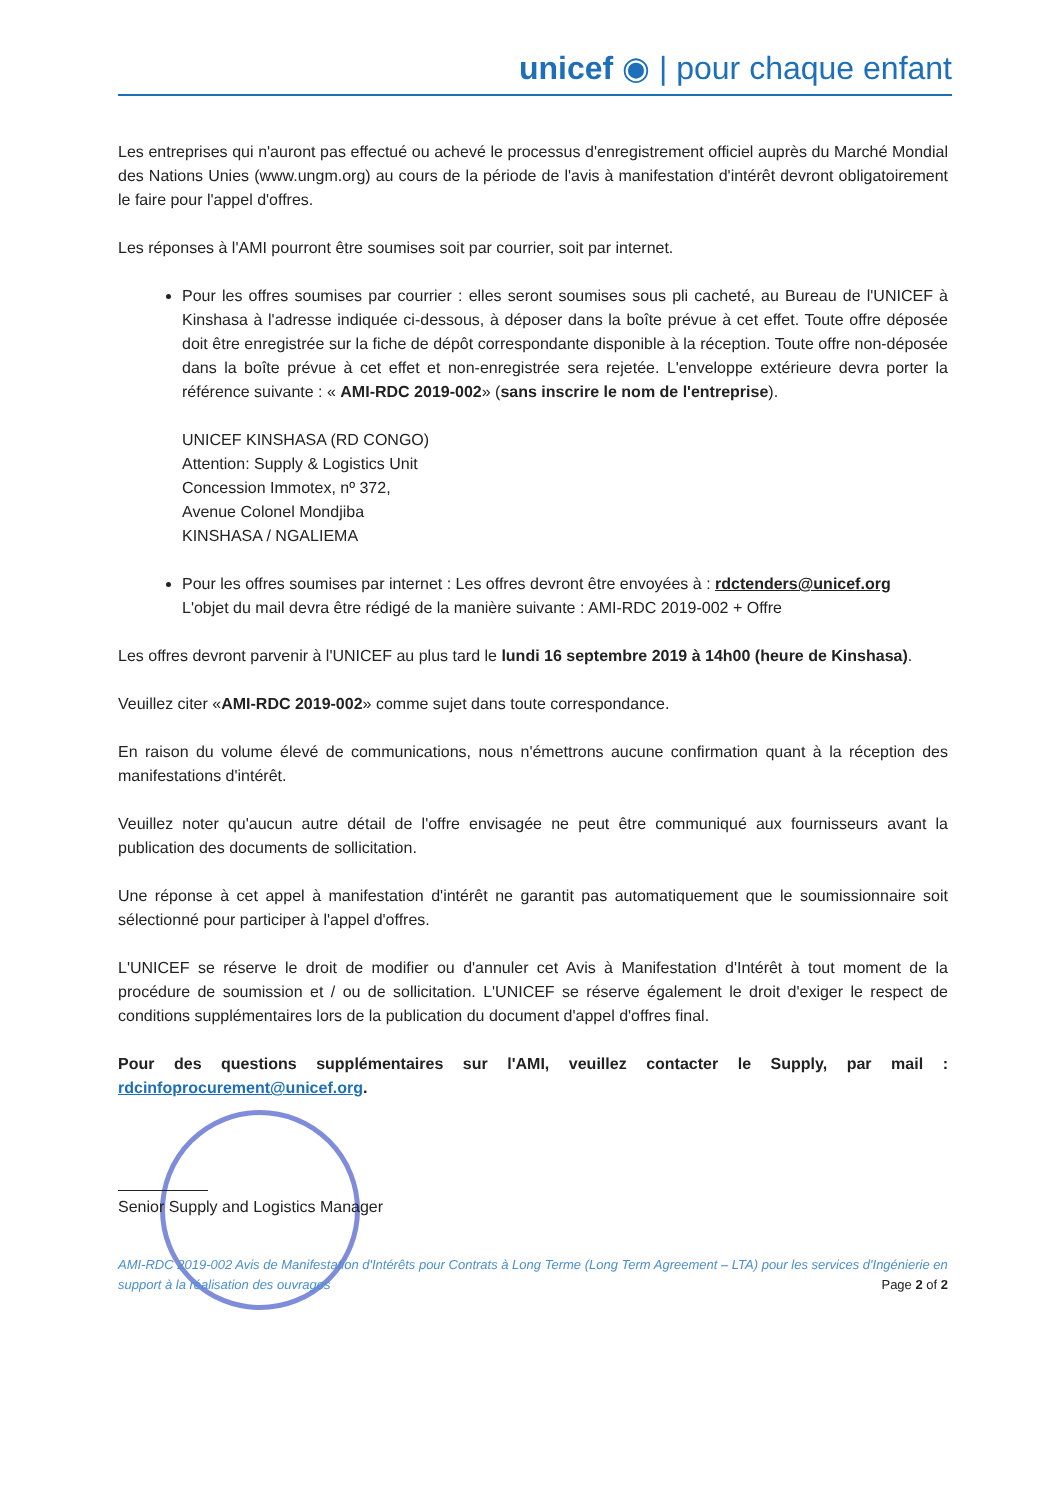unicef ◉ | pour chaque enfant
Les entreprises qui n'auront pas effectué ou achevé le processus d'enregistrement officiel auprès du Marché Mondial des Nations Unies (www.ungm.org) au cours de la période de l'avis à manifestation d'intérêt devront obligatoirement le faire pour l'appel d'offres.
Les réponses à l'AMI pourront être soumises soit par courrier, soit par internet.
Pour les offres soumises par courrier : elles seront soumises sous pli cacheté, au Bureau de l'UNICEF à Kinshasa à l'adresse indiquée ci-dessous, à déposer dans la boîte prévue à cet effet. Toute offre déposée doit être enregistrée sur la fiche de dépôt correspondante disponible à la réception. Toute offre non-déposée dans la boîte prévue à cet effet et non-enregistrée sera rejetée. L'enveloppe extérieure devra porter la référence suivante : « AMI-RDC 2019-002» (sans inscrire le nom de l'entreprise).
UNICEF KINSHASA (RD CONGO)
Attention: Supply & Logistics Unit
Concession Immotex, nº 372,
Avenue Colonel Mondjiba
KINSHASA / NGALIEMA
Pour les offres soumises par internet : Les offres devront être envoyées à : rdctenders@unicef.org
L'objet du mail devra être rédigé de la manière suivante : AMI-RDC 2019-002 + Offre
Les offres devront parvenir à l'UNICEF au plus tard le lundi 16 septembre 2019 à 14h00 (heure de Kinshasa).
Veuillez citer «AMI-RDC 2019-002» comme sujet dans toute correspondance.
En raison du volume élevé de communications, nous n'émettrons aucune confirmation quant à la réception des manifestations d'intérêt.
Veuillez noter qu'aucun autre détail de l'offre envisagée ne peut être communiqué aux fournisseurs avant la publication des documents de sollicitation.
Une réponse à cet appel à manifestation d'intérêt ne garantit pas automatiquement que le soumissionnaire soit sélectionné pour participer à l'appel d'offres.
L'UNICEF se réserve le droit de modifier ou d'annuler cet Avis à Manifestation d'Intérêt à tout moment de la procédure de soumission et / ou de sollicitation. L'UNICEF se réserve également le droit d'exiger le respect de conditions supplémentaires lors de la publication du document d'appel d'offres final.
Pour des questions supplémentaires sur l'AMI, veuillez contacter le Supply, par mail : rdcinfoprocurement@unicef.org.
Senior Supply and Logistics Manager
AMI-RDC 2019-002 Avis de Manifestation d'Intérêts pour Contrats à Long Terme (Long Term Agreement – LTA) pour les services d'Ingénierie en support à la réalisation des ouvrages Page 2 of 2